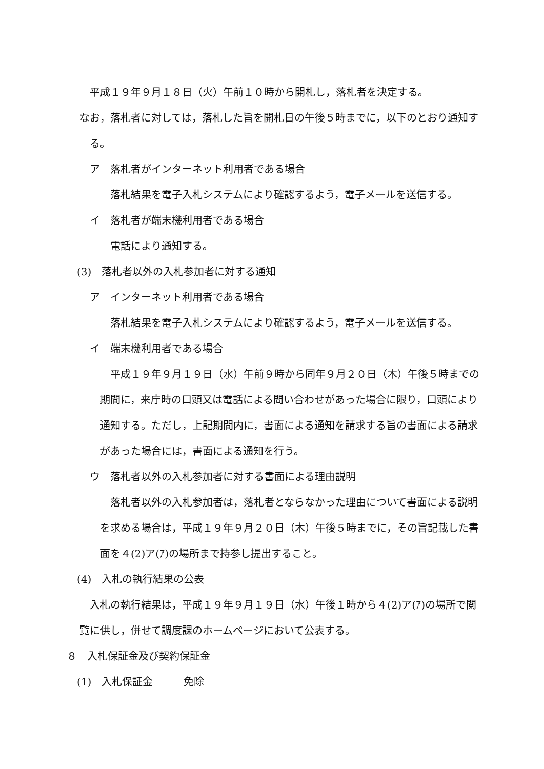平成１９年９月１８日（火）午前１０時から開札し，落札者を決定する。
なお，落札者に対しては，落札した旨を開札日の午後５時までに，以下のとおり通知する。
ア　落札者がインターネット利用者である場合
落札結果を電子入札システムにより確認するよう，電子メールを送信する。
イ　落札者が端末機利用者である場合
電話により通知する。
(3)　落札者以外の入札参加者に対する通知
ア　インターネット利用者である場合
落札結果を電子入札システムにより確認するよう，電子メールを送信する。
イ　端末機利用者である場合
平成１９年９月１９日（水）午前９時から同年９月２０日（木）午後５時までの期間に，来庁時の口頭又は電話による問い合わせがあった場合に限り，口頭により通知する。ただし，上記期間内に，書面による通知を請求する旨の書面による請求があった場合には，書面による通知を行う。
ウ　落札者以外の入札参加者に対する書面による理由説明
落札者以外の入札参加者は，落札者とならなかった理由について書面による説明を求める場合は，平成１９年９月２０日（木）午後５時までに，その旨記載した書面を４(2)ア(ｱ)の場所まで持参し提出すること。
(4)　入札の執行結果の公表
入札の執行結果は，平成１９年９月１９日（水）午後１時から４(2)ア(ｱ)の場所で閲覧に供し，併せて調度課のホームページにおいて公表する。
８　入札保証金及び契約保証金
(1)　入札保証金　　　免除